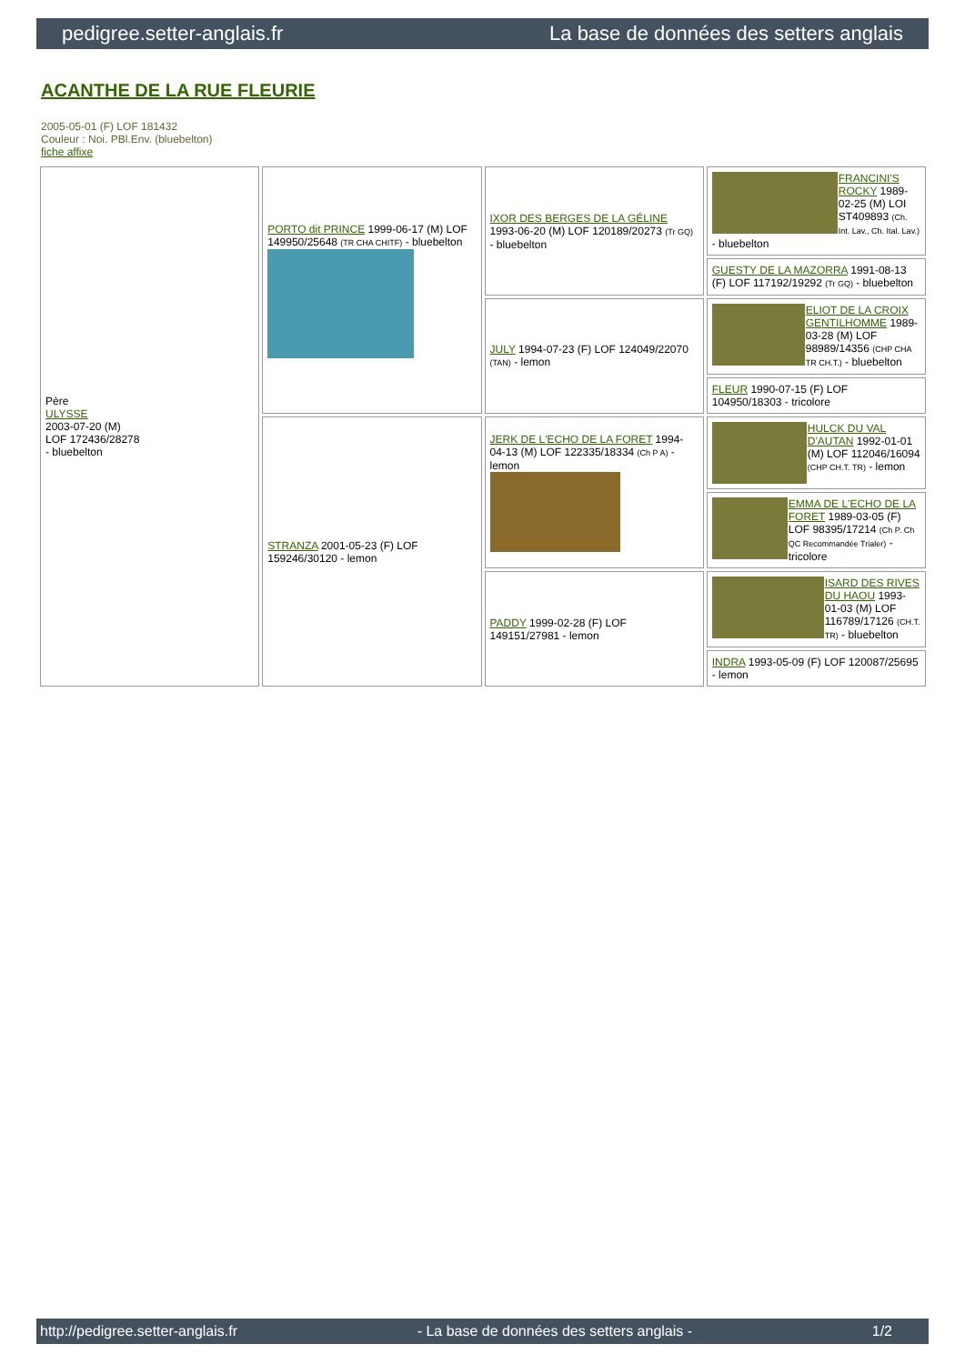pedigree.setter-anglais.fr La base de données des setters anglais
ACANTHE DE LA RUE FLEURIE
2005-05-01 (F) LOF 181432
Couleur : Noi. PBl.Env. (bluebelton)
fiche affixe
| Père ULYSSE 2003-07-20 (M) LOF 172436/28278 - bluebelton | PORTO dit PRINCE 1999-06-17 (M) LOF 149950/25648 (TR CHA CHITF) - bluebelton | IXOR DES BERGES DE LA GÉLINE 1993-06-20 (M) LOF 120189/20273 (Tr GQ) - bluebelton | FRANCINI'S ROCKY 1989-02-25 (M) LOI ST409893 (Ch. Int. Lav., Ch. Ital. Lav.) - bluebelton |
| | | | GUESTY DE LA MAZORRA 1991-08-13 (F) LOF 117192/19292 (Tr GQ) - bluebelton |
| | | JULY 1994-07-23 (F) LOF 124049/22070 (TAN) - lemon | ELIOT DE LA CROIX GENTILHOMME 1989-03-28 (M) LOF 98989/14356 (CHP CHA TR CH.T.) - bluebelton |
| | | | FLEUR 1990-07-15 (F) LOF 104950/18303 - tricolore |
| | STRANZA 2001-05-23 (F) LOF 159246/30120 - lemon | JERK DE L'ECHO DE LA FORET 1994-04-13 (M) LOF 122335/18334 (Ch P A) - lemon | HULCK DU VAL D'AUTAN 1992-01-01 (M) LOF 112046/16094 (CHP CH.T. TR) - lemon |
| | | | EMMA DE L'ECHO DE LA FORET 1989-03-05 (F) LOF 98395/17214 (Ch P. Ch QC Recommandée Trialer) - tricolore |
| | | PADDY 1999-02-28 (F) LOF 149151/27981 - lemon | ISARD DES RIVES DU HAOU 1993-01-03 (M) LOF 116789/17126 (CH.T. TR) - bluebelton |
| | | | INDRA 1993-05-09 (F) LOF 120087/25695 - lemon |
http://pedigree.setter-anglais.fr - La base de données des setters anglais - 1/2